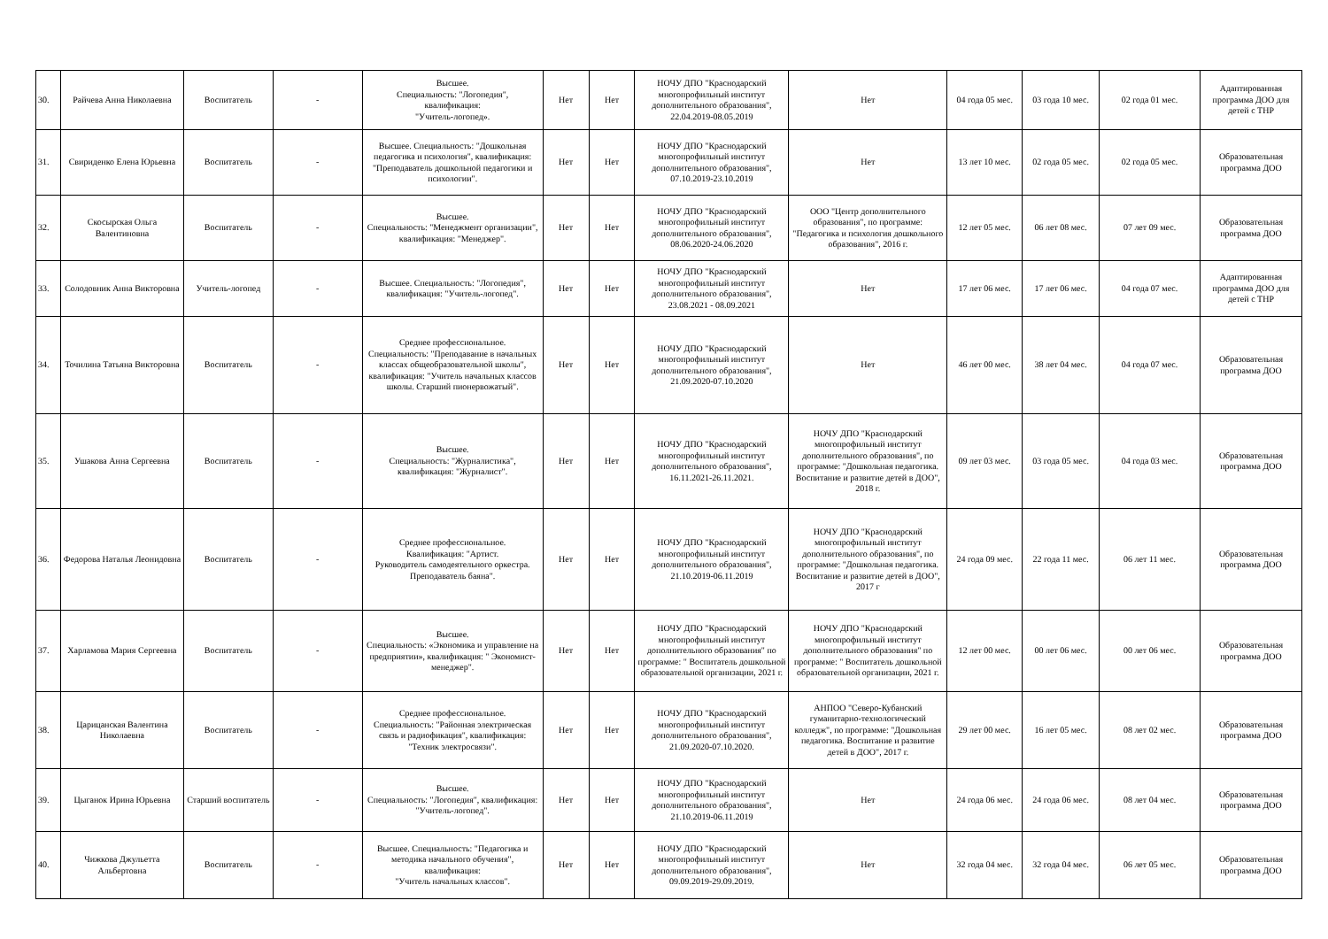| 30. | Райчева Анна Николаевна | Воспитатель | - | Высшее. Специальность: "Логопедия", квалификация: "Учитель-логопед». | Нет | Нет | НОЧУ ДПО "Краснодарский многопрофильный институт дополнительного образования", 22.04.2019-08.05.2019 | Нет | 04 года 05 мес. | 03 года 10 мес. | 02 года 01 мес. | Адаптированная программа ДОО для детей с ТНР |
| 31. | Свириденко Елена Юрьевна | Воспитатель | - | Высшее. Специальность: "Дошкольная педагогика и психология", квалификация: "Преподаватель дошкольной педагогики и психологии". | Нет | Нет | НОЧУ ДПО "Краснодарский многопрофильный институт дополнительного образования", 07.10.2019-23.10.2019 | Нет | 13 лет 10 мес. | 02 года 05 мес. | 02 года 05 мес. | Образовательная программа ДОО |
| 32. | Скосырская Ольга Валентиновна | Воспитатель | - | Высшее. Специальность: "Менеджмент организации", квалификация: "Менеджер". | Нет | Нет | НОЧУ ДПО "Краснодарский многопрофильный институт дополнительного образования", 08.06.2020-24.06.2020 | ООО "Центр дополнительного образования", по программе: "Педагогика и психология дошкольного образования", 2016 г. | 12 лет 05 мес. | 06 лет 08 мес. | 07 лет 09 мес. | Образовательная программа ДОО |
| 33. | Солодовник Анна Викторовна | Учитель-логопед | - | Высшее. Специальность: "Логопедия", квалификация: "Учитель-логопед". | Нет | Нет | НОЧУ ДПО "Краснодарский многопрофильный институт дополнительного образования", 23.08.2021 - 08.09.2021 | Нет | 17 лет 06 мес. | 17 лет 06 мес. | 04 года 07 мес. | Адаптированная программа ДОО для детей с ТНР |
| 34. | Точилина Татьяна Викторовна | Воспитатель | - | Среднее профессиональное. Специальность: "Преподавание в начальных классах общеобразовательной школы", квалификация: "Учитель начальных классов школы. Старший пионервожатый". | Нет | Нет | НОЧУ ДПО "Краснодарский многопрофильный институт дополнительного образования", 21.09.2020-07.10.2020 | Нет | 46 лет 00 мес. | 38 лет 04 мес. | 04 года 07 мес. | Образовательная программа ДОО |
| 35. | Ушакова Анна Сергеевна | Воспитатель | - | Высшее. Специальность: "Журналистика", квалификация: "Журналист". | Нет | Нет | НОЧУ ДПО "Краснодарский многопрофильный институт дополнительного образования", 16.11.2021-26.11.2021. | НОЧУ ДПО "Краснодарский многопрофильный институт дополнительного образования", по программе: "Дошкольная педагогика. Воспитание и развитие детей в ДОО", 2018 г. | 09 лет 03 мес. | 03 года 05 мес. | 04 года 03 мес. | Образовательная программа ДОО |
| 36. | Федорова Наталья Леонидовна | Воспитатель | - | Среднее профессиональное. Квалификация: "Артист. Руководитель самодеятельного оркестра. Преподаватель баяна". | Нет | Нет | НОЧУ ДПО "Краснодарский многопрофильный институт дополнительного образования", 21.10.2019-06.11.2019 | НОЧУ ДПО "Краснодарский многопрофильный институт дополнительного образования", по программе: "Дошкольная педагогика. Воспитание и развитие детей в ДОО", 2017 г | 24 года 09 мес. | 22 года 11 мес. | 06 лет 11 мес. | Образовательная программа ДОО |
| 37. | Харламова Мария Сергеевна | Воспитатель | - | Высшее. Специальность: «Экономика и управление на предприятии», квалификация: " Экономист-менеджер". | Нет | Нет | НОЧУ ДПО "Краснодарский многопрофильный институт дополнительного образования" по программе: " Воспитатель дошкольной образовательной организации, 2021 г. | НОЧУ ДПО "Краснодарский многопрофильный институт дополнительного образования" по программе: " Воспитатель дошкольной образовательной организации, 2021 г. | 12 лет 00 мес. | 00 лет 06 мес. | 00 лет 06 мес. | Образовательная программа ДОО |
| 38. | Царицанская Валентина Николаевна | Воспитатель | - | Среднее профессиональное. Специальность: "Районная электрическая связь и радиофикация", квалификация: "Техник электросвязи". | Нет | Нет | НОЧУ ДПО "Краснодарский многопрофильный институт дополнительного образования", 21.09.2020-07.10.2020. | АНПОО "Северо-Кубанский гуманитарно-технологический колледж", по программе: "Дошкольная педагогика. Воспитание и развитие детей в ДОО", 2017 г. | 29 лет 00 мес. | 16 лет 05 мес. | 08 лет 02 мес. | Образовательная программа ДОО |
| 39. | Цыганок Ирина Юрьевна | Старший воспитатель | - | Высшее. Специальность: "Логопедия", квалификация: "Учитель-логопед". | Нет | Нет | НОЧУ ДПО "Краснодарский многопрофильный институт дополнительного образования", 21.10.2019-06.11.2019 | Нет | 24 года 06 мес. | 24 года 06 мес. | 08 лет 04 мес. | Образовательная программа ДОО |
| 40. | Чижкова Джульетта Альбертовна | Воспитатель | - | Высшее. Специальность: "Педагогика и методика начального обучения", квалификация: "Учитель начальных классов". | Нет | Нет | НОЧУ ДПО "Краснодарский многопрофильный институт дополнительного образования", 09.09.2019-29.09.2019. | Нет | 32 года 04 мес. | 32 года 04 мес. | 06 лет 05 мес. | Образовательная программа ДОО |